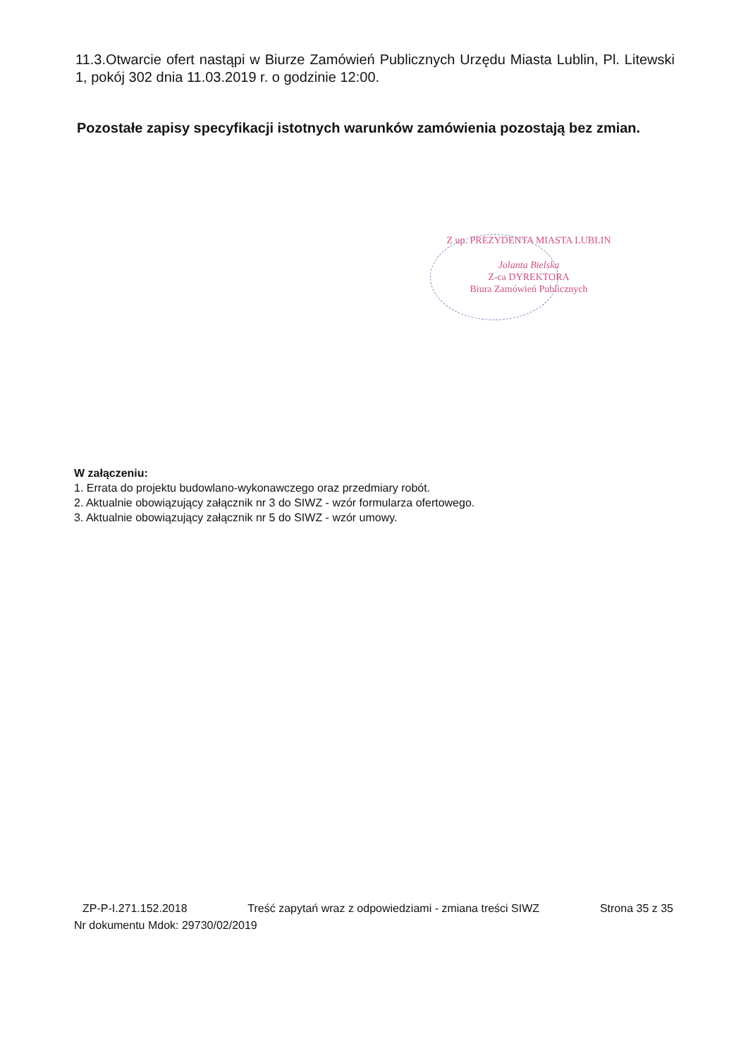11.3.Otwarcie ofert nastąpi w Biurze Zamówień Publicznych Urzędu Miasta Lublin, Pl. Litewski 1, pokój 302 dnia 11.03.2019 r. o godzinie 12:00.
Pozostałe zapisy specyfikacji istotnych warunków zamówienia pozostają bez zmian.
Z up. PREZYDENTA MIASTA LUBLIN
Jolanta Bielska
Z-ca DYREKTORA
Biura Zamówień Publicznych
W załączeniu:
1. Errata do projektu budowlano-wykonawczego oraz przedmiary robót.
2. Aktualnie obowiązujący załącznik nr 3 do SIWZ - wzór formularza ofertowego.
3. Aktualnie obowiązujący załącznik nr 5 do SIWZ - wzór umowy.
ZP-P-I.271.152.2018 Treść zapytań wraz z odpowiedziami - zmiana treści SIWZ Strona 35 z 35
Nr dokumentu Mdok: 29730/02/2019